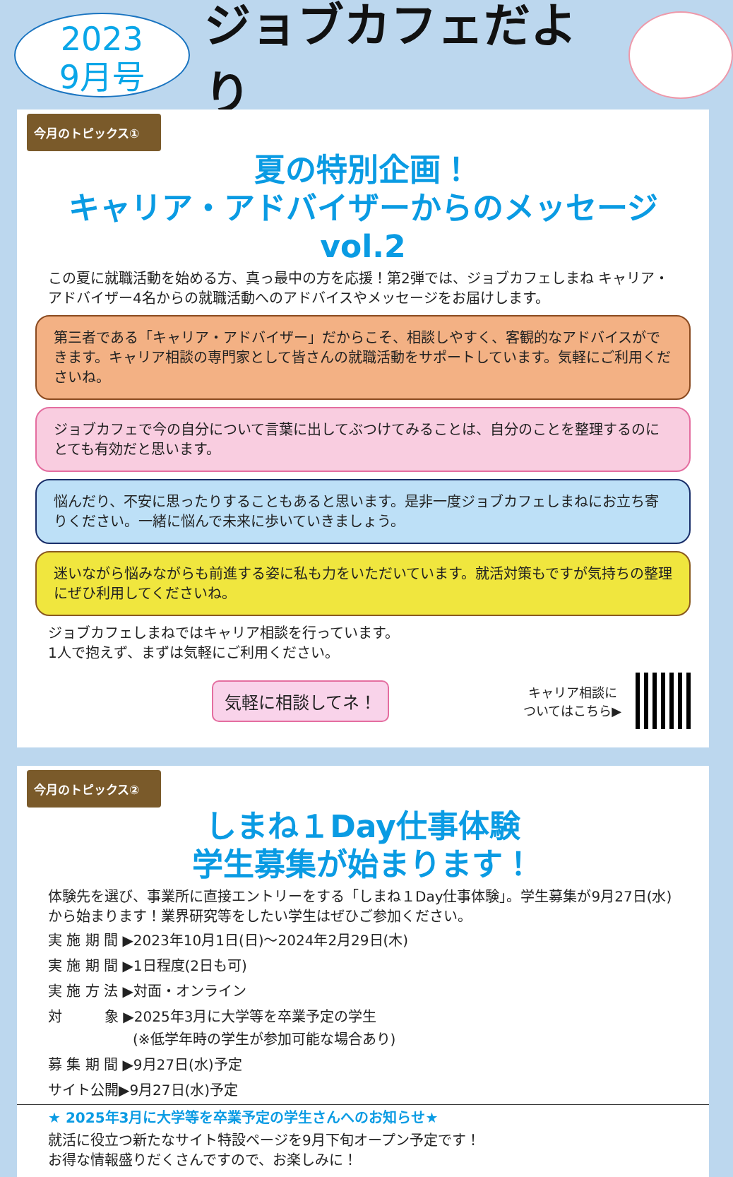2023
9月号
ジョブカフェだより
今月のトピックス①
夏の特別企画！
キャリア・アドバイザーからのメッセージvol.2
この夏に就職活動を始める方、真っ最中の方を応援！第2弾では、ジョブカフェしまね キャリア・アドバイザー4名からの就職活動へのアドバイスやメッセージをお届けします。
第三者である「キャリア・アドバイザー」だからこそ、相談しやすく、客観的なアドバイスができます。キャリア相談の専門家として皆さんの就職活動をサポートしています。気軽にご利用くださいね。
ジョブカフェで今の自分について言葉に出してぶつけてみることは、自分のことを整理するのにとても有効だと思います。
悩んだり、不安に思ったりすることもあると思います。是非一度ジョブカフェしまねにお立ち寄りください。一緒に悩んで未来に歩いていきましょう。
迷いながら悩みながらも前進する姿に私も力をいただいています。就活対策もですが気持ちの整理にぜひ利用してくださいね。
ジョブカフェしまねではキャリア相談を行っています。
1人で抱えず、まずは気軽にご利用ください。
気軽に相談してネ！
キャリア相談に
ついてはこちら▶
今月のトピックス②
しまね１Day仕事体験
学生募集が始まります！
体験先を選び、事業所に直接エントリーをする「しまね１Day仕事体験」。学生募集が9月27日(水)から始まります！業界研究等をしたい学生はぜひご参加ください。
実 施 期 間 ▶2023年10月1日(日)～2024年2月29日(木)
実 施 期 間 ▶1日程度(2日も可)
実 施 方 法 ▶対面・オンライン
対　　　象 ▶2025年3月に大学等を卒業予定の学生
　　　　　　(※低学年時の学生が参加可能な場合あり)
募 集 期 間 ▶9月27日(水)予定
サイト公開▶9月27日(水)予定
★ 2025年3月に大学等を卒業予定の学生さんへのお知らせ★
就活に役立つ新たなサイト特設ページを9月下旬オープン予定です！
お得な情報盛りだくさんですので、お楽しみに！